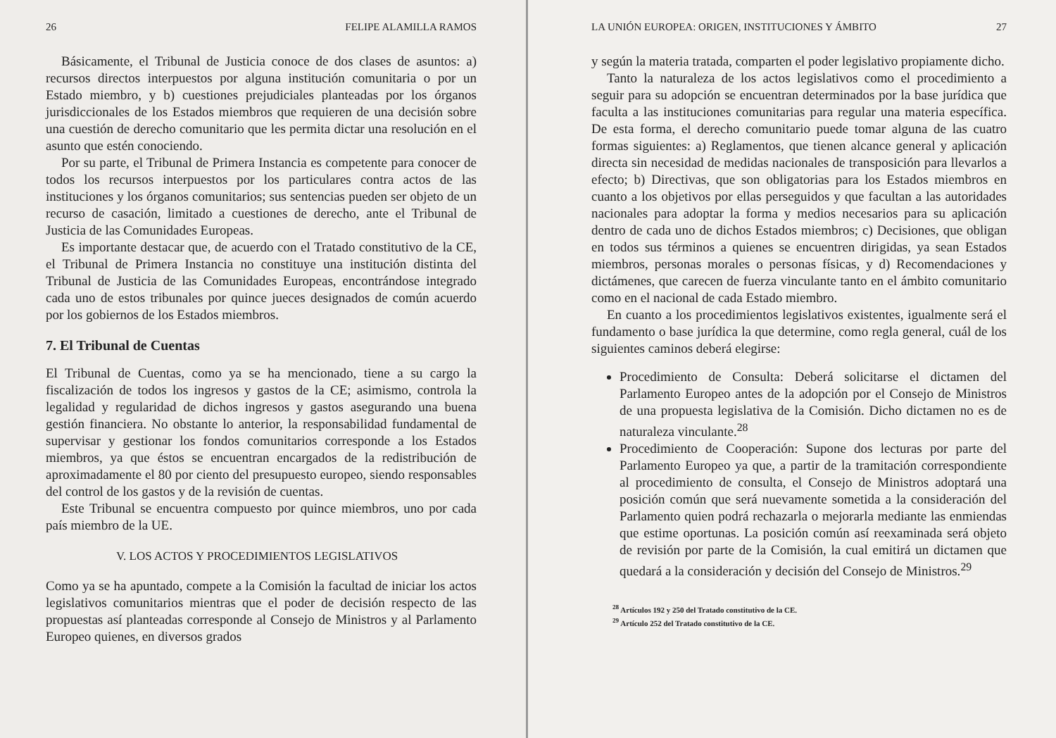26 FELIPE ALAMILLA RAMOS
Básicamente, el Tribunal de Justicia conoce de dos clases de asuntos: a) recursos directos interpuestos por alguna institución comunitaria o por un Estado miembro, y b) cuestiones prejudiciales planteadas por los órganos jurisdiccionales de los Estados miembros que requieren de una decisión sobre una cuestión de derecho comunitario que les permita dictar una resolución en el asunto que estén conociendo.
Por su parte, el Tribunal de Primera Instancia es competente para conocer de todos los recursos interpuestos por los particulares contra actos de las instituciones y los órganos comunitarios; sus sentencias pueden ser objeto de un recurso de casación, limitado a cuestiones de derecho, ante el Tribunal de Justicia de las Comunidades Europeas.
Es importante destacar que, de acuerdo con el Tratado constitutivo de la CE, el Tribunal de Primera Instancia no constituye una institución distinta del Tribunal de Justicia de las Comunidades Europeas, encontrándose integrado cada uno de estos tribunales por quince jueces designados de común acuerdo por los gobiernos de los Estados miembros.
7. El Tribunal de Cuentas
El Tribunal de Cuentas, como ya se ha mencionado, tiene a su cargo la fiscalización de todos los ingresos y gastos de la CE; asimismo, controla la legalidad y regularidad de dichos ingresos y gastos asegurando una buena gestión financiera. No obstante lo anterior, la responsabilidad fundamental de supervisar y gestionar los fondos comunitarios corresponde a los Estados miembros, ya que éstos se encuentran encargados de la redistribución de aproximadamente el 80 por ciento del presupuesto europeo, siendo responsables del control de los gastos y de la revisión de cuentas.
Este Tribunal se encuentra compuesto por quince miembros, uno por cada país miembro de la UE.
V. LOS ACTOS Y PROCEDIMIENTOS LEGISLATIVOS
Como ya se ha apuntado, compete a la Comisión la facultad de iniciar los actos legislativos comunitarios mientras que el poder de decisión respecto de las propuestas así planteadas corresponde al Consejo de Ministros y al Parlamento Europeo quienes, en diversos grados
LA UNIÓN EUROPEA: ORIGEN, INSTITUCIONES Y ÁMBITO 27
y según la materia tratada, comparten el poder legislativo propiamente dicho.
Tanto la naturaleza de los actos legislativos como el procedimiento a seguir para su adopción se encuentran determinados por la base jurídica que faculta a las instituciones comunitarias para regular una materia específica. De esta forma, el derecho comunitario puede tomar alguna de las cuatro formas siguientes: a) Reglamentos, que tienen alcance general y aplicación directa sin necesidad de medidas nacionales de transposición para llevarlos a efecto; b) Directivas, que son obligatorias para los Estados miembros en cuanto a los objetivos por ellas perseguidos y que facultan a las autoridades nacionales para adoptar la forma y medios necesarios para su aplicación dentro de cada uno de dichos Estados miembros; c) Decisiones, que obligan en todos sus términos a quienes se encuentren dirigidas, ya sean Estados miembros, personas morales o personas físicas, y d) Recomendaciones y dictámenes, que carecen de fuerza vinculante tanto en el ámbito comunitario como en el nacional de cada Estado miembro.
En cuanto a los procedimientos legislativos existentes, igualmente será el fundamento o base jurídica la que determine, como regla general, cuál de los siguientes caminos deberá elegirse:
Procedimiento de Consulta: Deberá solicitarse el dictamen del Parlamento Europeo antes de la adopción por el Consejo de Ministros de una propuesta legislativa de la Comisión. Dicho dictamen no es de naturaleza vinculante.<sup>28</sup>
Procedimiento de Cooperación: Supone dos lecturas por parte del Parlamento Europeo ya que, a partir de la tramitación correspondiente al procedimiento de consulta, el Consejo de Ministros adoptará una posición común que será nuevamente sometida a la consideración del Parlamento quien podrá rechazarla o mejorarla mediante las enmiendas que estime oportunas. La posición común así reexaminada será objeto de revisión por parte de la Comisión, la cual emitirá un dictamen que quedará a la consideración y decisión del Consejo de Ministros.<sup>29</sup>
<sup>28</sup> Artículos 192 y 250 del Tratado constitutivo de la CE.
<sup>29</sup> Artículo 252 del Tratado constitutivo de la CE.